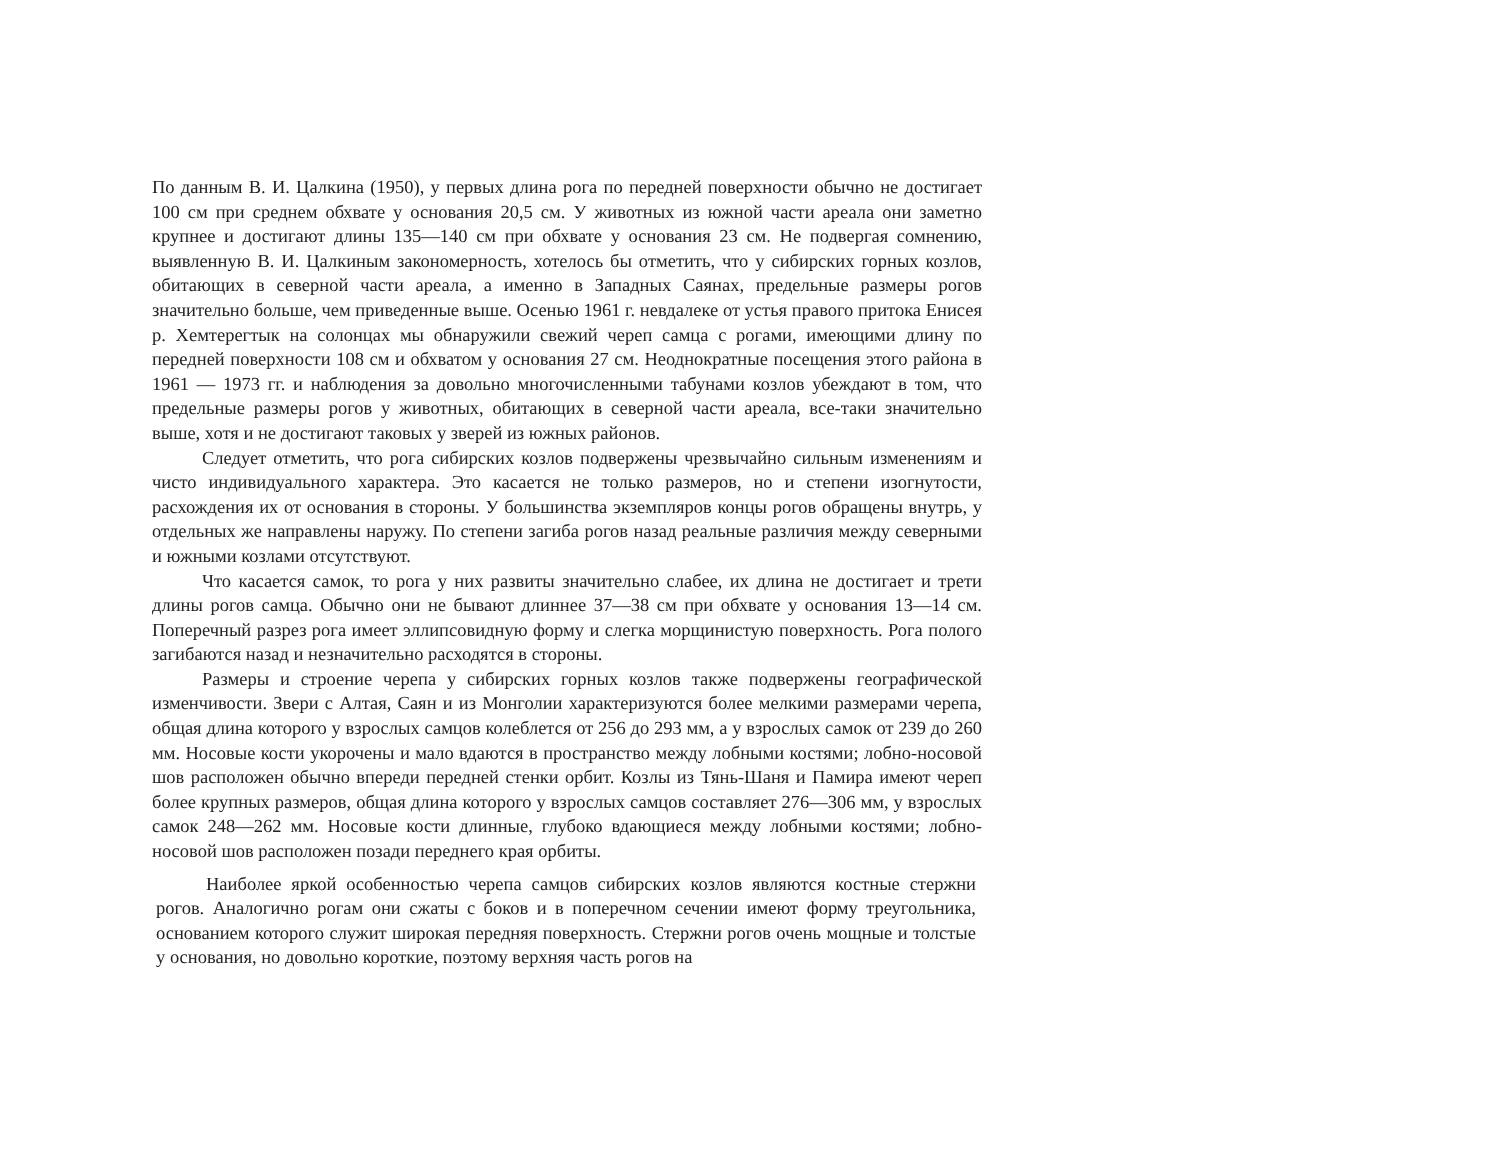По данным В. И. Цалкина (1950), у первых длина рога по передней поверхности обычно не достигает 100 см при среднем обхвате у основания 20,5 см. У животных из южной части ареала они заметно крупнее и достигают длины 135—140 см при обхвате у основания 23 см. Не подвергая сомнению, выявленную В. И. Цалкиным закономерность, хотелось бы отметить, что у сибирских горных козлов, обитающих в северной части ареала, а именно в Западных Саянах, предельные размеры рогов значительно больше, чем приведенные выше. Осенью 1961 г. невдалеке от устья правого притока Енисея р. Хемтерегтык на солонцах мы обнаружили свежий череп самца с рогами, имеющими длину по передней поверхности 108 см и обхватом у основания 27 см. Неоднократные посещения этого района в 1961 — 1973 гг. и наблюдения за довольно многочисленными табунами козлов убеждают в том, что предельные размеры рогов у животных, обитающих в северной части ареала, все-таки значительно выше, хотя и не достигают таковых у зверей из южных районов.
Следует отметить, что рога сибирских козлов подвержены чрезвычайно сильным изменениям и чисто индивидуального характера. Это касается не только размеров, но и степени изогнутости, расхождения их от основания в стороны. У большинства экземпляров концы рогов обращены внутрь, у отдельных же направлены наружу. По степени загиба рогов назад реальные различия между северными и южными козлами отсутствуют.
Что касается самок, то рога у них развиты значительно слабее, их длина не достигает и трети длины рогов самца. Обычно они не бывают длиннее 37—38 см при обхвате у основания 13—14 см. Поперечный разрез рога имеет эллипсовидную форму и слегка морщинистую поверхность. Рога полого загибаются назад и незначительно расходятся в стороны.
Размеры и строение черепа у сибирских горных козлов также подвержены географической изменчивости. Звери с Алтая, Саян и из Монголии характеризуются более мелкими размерами черепа, общая длина которого у взрослых самцов колеблется от 256 до 293 мм, а у взрослых самок от 239 до 260 мм. Носовые кости укорочены и мало вдаются в пространство между лобными костями; лобно-носовой шов расположен обычно впереди передней стенки орбит. Козлы из Тянь-Шаня и Памира имеют череп более крупных размеров, общая длина которого у взрослых самцов составляет 276—306 мм, у взрослых самок 248—262 мм. Носовые кости длинные, глубоко вдающиеся между лобными костями; лобно-носовой шов расположен позади переднего края орбиты.
Наиболее яркой особенностью черепа самцов сибирских козлов являются костные стержни рогов. Аналогично рогам они сжаты с боков и в поперечном сечении имеют форму треугольника, основанием которого служит широкая передняя поверхность. Стержни рогов очень мощные и толстые у основания, но довольно короткие, поэтому верхняя часть рогов на